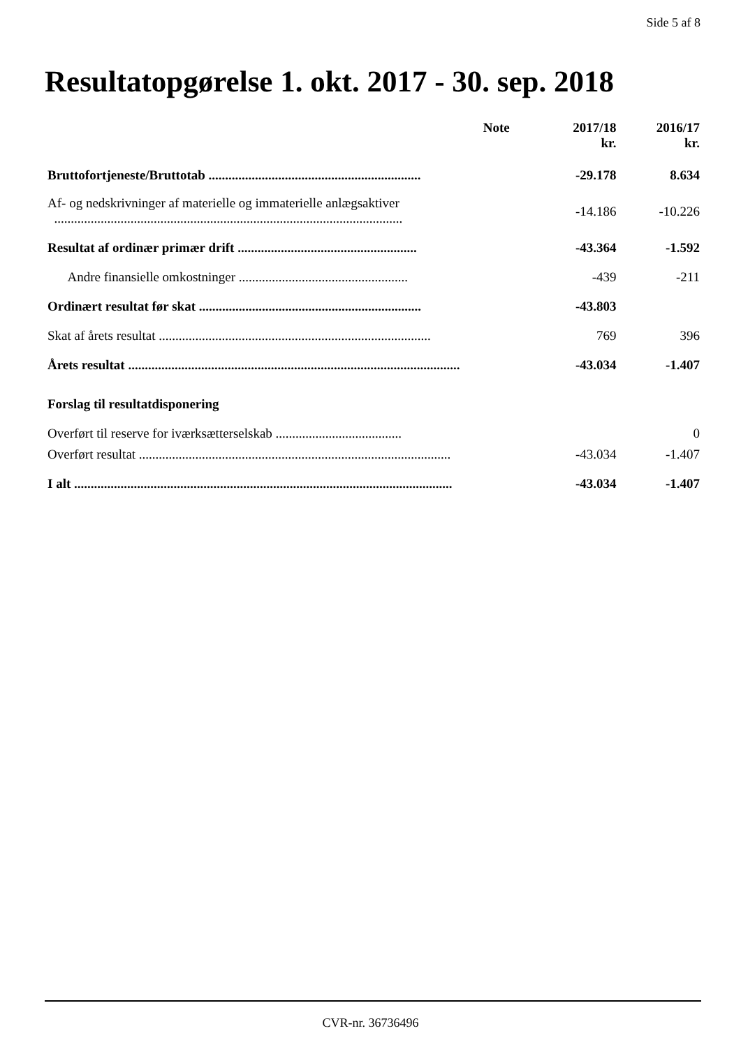Side 5 af 8
Resultatopgørelse 1. okt. 2017 - 30. sep. 2018
| | Note | 2017/18 kr. | 2016/17 kr. |
| --- | --- | --- | --- |
| Bruttofortjeneste/Bruttotab ................................................................ | | -29.178 | 8.634 |
| Af- og nedskrivninger af materielle og immaterielle anlægsaktiver ......................................................................................................... | | -14.186 | -10.226 |
| Resultat af ordinær primær drift ...................................................... | | -43.364 | -1.592 |
| Andre finansielle omkostninger ................................................... | | -439 | -211 |
| Ordinært resultat før skat ................................................................... | | -43.803 | |
| Skat af årets resultat .................................................................................. | | 769 | 396 |
| Årets resultat .................................................................................................... | | -43.034 | -1.407 |
| Forslag til resultatdisponering | | | |
| Overført til reserve for iværksætterselskab ...................................... | | | 0 |
| Overført resultat .............................................................................................. | | -43.034 | -1.407 |
| I alt .................................................................................................................. | | -43.034 | -1.407 |
CVR-nr. 36736496